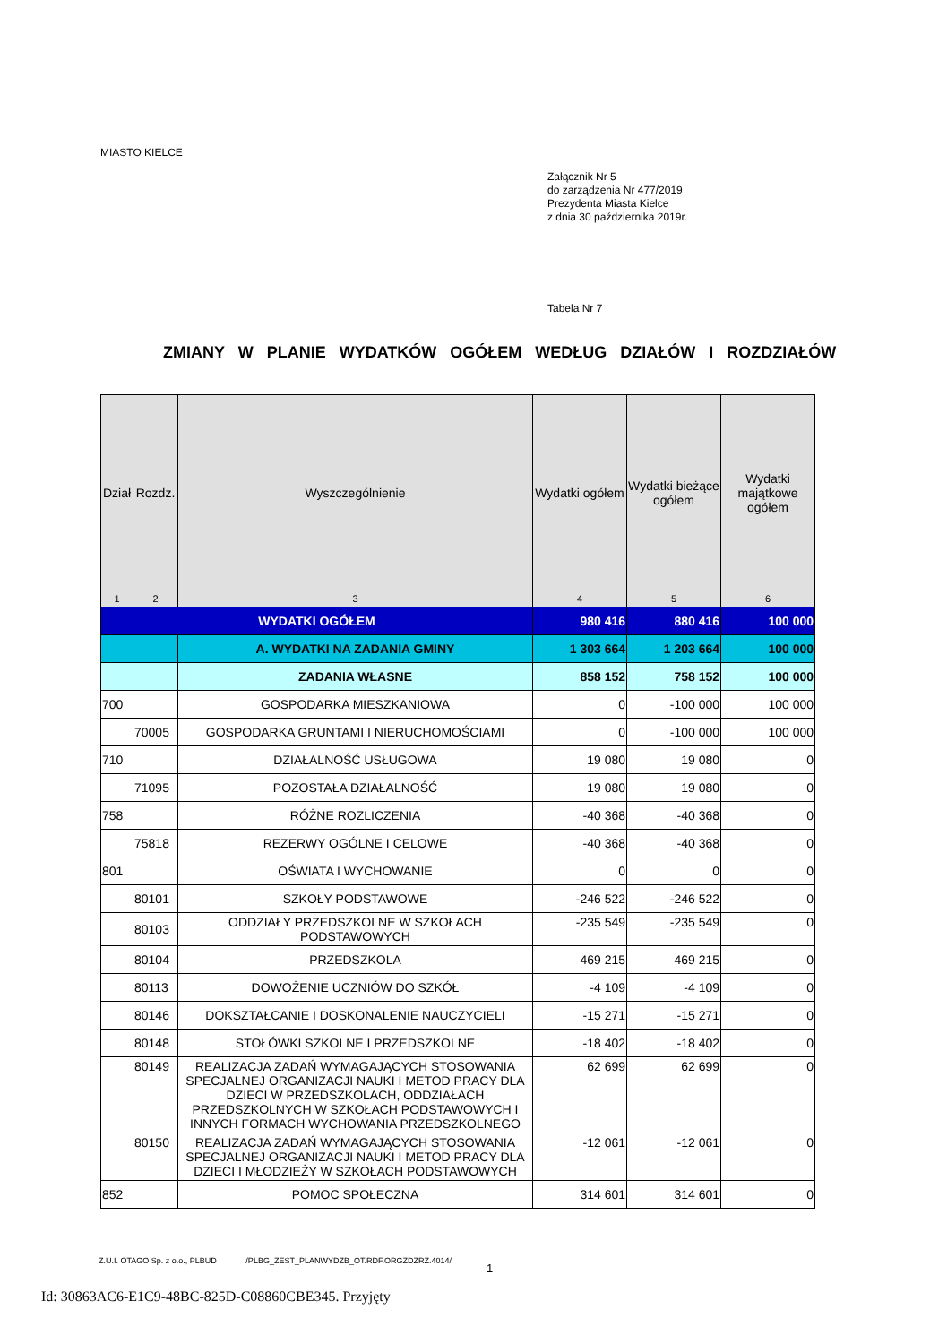MIASTO KIELCE
Załącznik Nr 5
do zarządzenia Nr 477/2019
Prezydenta Miasta Kielce
z dnia 30 października 2019r.
Tabela Nr 7
ZMIANY W PLANIE WYDATKÓW OGÓŁEM WEDŁUG DZIAŁÓW I ROZDZIAŁÓW
| Dział | Rozdz. | Wyszczególnienie | Wydatki ogółem | Wydatki bieżące ogółem | Wydatki majątkowe ogółem |
| --- | --- | --- | --- | --- | --- |
| 1 | 2 | 3 | 4 | 5 | 6 |
| WYDATKI OGÓŁEM | | | 980 416 | 880 416 | 100 000 |
| | | A. WYDATKI NA ZADANIA GMINY | 1 303 664 | 1 203 664 | 100 000 |
| | | ZADANIA WŁASNE | 858 152 | 758 152 | 100 000 |
| 700 | | GOSPODARKA MIESZKANIOWA | 0 | -100 000 | 100 000 |
| | 70005 | GOSPODARKA GRUNTAMI I NIERUCHOMOŚCIAMI | 0 | -100 000 | 100 000 |
| 710 | | DZIAŁALNOŚĆ USŁUGOWA | 19 080 | 19 080 | 0 |
| | 71095 | POZOSTAŁA DZIAŁALNOŚĆ | 19 080 | 19 080 | 0 |
| 758 | | RÓŻNE ROZLICZENIA | -40 368 | -40 368 | 0 |
| | 75818 | REZERWY OGÓLNE I CELOWE | -40 368 | -40 368 | 0 |
| 801 | | OŚWIATA I WYCHOWANIE | 0 | 0 | 0 |
| | 80101 | SZKOŁY PODSTAWOWE | -246 522 | -246 522 | 0 |
| | 80103 | ODDZIAŁY PRZEDSZKOLNE W SZKOŁACH PODSTAWOWYCH | -235 549 | -235 549 | 0 |
| | 80104 | PRZEDSZKOLA | 469 215 | 469 215 | 0 |
| | 80113 | DOWOŻENIE UCZNIÓW DO SZKÓŁ | -4 109 | -4 109 | 0 |
| | 80146 | DOKSZTAŁCANIE I DOSKONALENIE NAUCZYCIELI | -15 271 | -15 271 | 0 |
| | 80148 | STOŁÓWKI SZKOLNE I PRZEDSZKOLNE | -18 402 | -18 402 | 0 |
| | 80149 | REALIZACJA ZADAŃ WYMAGAJĄCYCH STOSOWANIA SPECJALNEJ ORGANIZACJI NAUKI I METOD PRACY DLA DZIECI W PRZEDSZKOLACH, ODDZIAŁACH PRZEDSZKOLNYCH W SZKOŁACH PODSTAWOWYCH I INNYCH FORMACH WYCHOWANIA PRZEDSZKOLNEGO | 62 699 | 62 699 | 0 |
| | 80150 | REALIZACJA ZADAŃ WYMAGAJĄCYCH STOSOWANIA SPECJALNEJ ORGANIZACJI NAUKI I METOD PRACY DLA DZIECI I MŁODZIEŻY W SZKOŁACH PODSTAWOWYCH | -12 061 | -12 061 | 0 |
| 852 | | POMOC SPOŁECZNA | 314 601 | 314 601 | 0 |
Z.U.I. OTAGO Sp. z o.o., PLBUD /PLBG_ZEST_PLANWYDZB_OT.RDF.ORGZDZRZ.4014/
1
Id: 30863AC6-E1C9-48BC-825D-C08860CBE345. Przyjęty